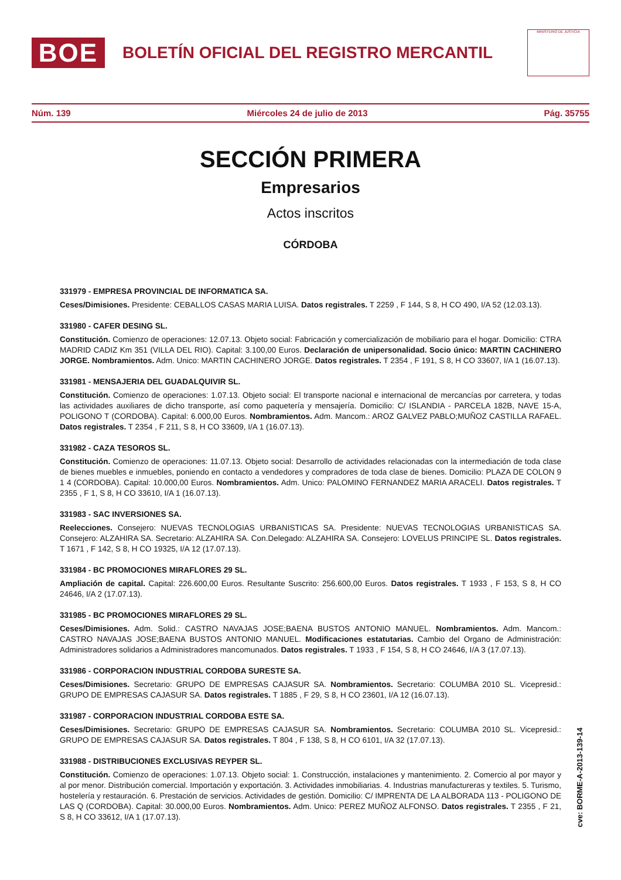BOE
BOLETÍN OFICIAL DEL REGISTRO MERCANTIL
MINISTERIO DE JUSTICIA
Núm. 139 Miércoles 24 de julio de 2013 Pág. 35755
SECCIÓN PRIMERA
Empresarios
Actos inscritos
CÓRDOBA
331979 - EMPRESA PROVINCIAL DE INFORMATICA SA.
Ceses/Dimisiones. Presidente: CEBALLOS CASAS MARIA LUISA. Datos registrales. T 2259 , F 144, S 8, H CO 490, I/A 52 (12.03.13).
331980 - CAFER DESING SL.
Constitución. Comienzo de operaciones: 12.07.13. Objeto social: Fabricación y comercialización de mobiliario para el hogar. Domicilio: CTRA MADRID CADIZ Km 351 (VILLA DEL RIO). Capital: 3.100,00 Euros. Declaración de unipersonalidad. Socio único: MARTIN CACHINERO JORGE. Nombramientos. Adm. Unico: MARTIN CACHINERO JORGE. Datos registrales. T 2354 , F 191, S 8, H CO 33607, I/A 1 (16.07.13).
331981 - MENSAJERIA DEL GUADALQUIVIR SL.
Constitución. Comienzo de operaciones: 1.07.13. Objeto social: El transporte nacional e internacional de mercancías por carretera, y todas las actividades auxiliares de dicho transporte, así como paquetería y mensajería. Domicilio: C/ ISLANDIA - PARCELA 182B, NAVE 15-A, POLIGONO T (CORDOBA). Capital: 6.000,00 Euros. Nombramientos. Adm. Mancom.: AROZ GALVEZ PABLO;MUÑOZ CASTILLA RAFAEL. Datos registrales. T 2354 , F 211, S 8, H CO 33609, I/A 1 (16.07.13).
331982 - CAZA TESOROS SL.
Constitución. Comienzo de operaciones: 11.07.13. Objeto social: Desarrollo de actividades relacionadas con la intermediación de toda clase de bienes muebles e inmuebles, poniendo en contacto a vendedores y compradores de toda clase de bienes. Domicilio: PLAZA DE COLON 9 1 4 (CORDOBA). Capital: 10.000,00 Euros. Nombramientos. Adm. Unico: PALOMINO FERNANDEZ MARIA ARACELI. Datos registrales. T 2355 , F 1, S 8, H CO 33610, I/A 1 (16.07.13).
331983 - SAC INVERSIONES SA.
Reelecciones. Consejero: NUEVAS TECNOLOGIAS URBANISTICAS SA. Presidente: NUEVAS TECNOLOGIAS URBANISTICAS SA. Consejero: ALZAHIRA SA. Secretario: ALZAHIRA SA. Con.Delegado: ALZAHIRA SA. Consejero: LOVELUS PRINCIPE SL. Datos registrales. T 1671 , F 142, S 8, H CO 19325, I/A 12 (17.07.13).
331984 - BC PROMOCIONES MIRAFLORES 29 SL.
Ampliación de capital. Capital: 226.600,00 Euros. Resultante Suscrito: 256.600,00 Euros. Datos registrales. T 1933 , F 153, S 8, H CO 24646, I/A 2 (17.07.13).
331985 - BC PROMOCIONES MIRAFLORES 29 SL.
Ceses/Dimisiones. Adm. Solid.: CASTRO NAVAJAS JOSE;BAENA BUSTOS ANTONIO MANUEL. Nombramientos. Adm. Mancom.: CASTRO NAVAJAS JOSE;BAENA BUSTOS ANTONIO MANUEL. Modificaciones estatutarias. Cambio del Organo de Administración: Administradores solidarios a Administradores mancomunados. Datos registrales. T 1933 , F 154, S 8, H CO 24646, I/A 3 (17.07.13).
331986 - CORPORACION INDUSTRIAL CORDOBA SURESTE SA.
Ceses/Dimisiones. Secretario: GRUPO DE EMPRESAS CAJASUR SA. Nombramientos. Secretario: COLUMBA 2010 SL. Vicepresid.: GRUPO DE EMPRESAS CAJASUR SA. Datos registrales. T 1885 , F 29, S 8, H CO 23601, I/A 12 (16.07.13).
331987 - CORPORACION INDUSTRIAL CORDOBA ESTE SA.
Ceses/Dimisiones. Secretario: GRUPO DE EMPRESAS CAJASUR SA. Nombramientos. Secretario: COLUMBA 2010 SL. Vicepresid.: GRUPO DE EMPRESAS CAJASUR SA. Datos registrales. T 804 , F 138, S 8, H CO 6101, I/A 32 (17.07.13).
331988 - DISTRIBUCIONES EXCLUSIVAS REYPER SL.
Constitución. Comienzo de operaciones: 1.07.13. Objeto social: 1. Construcción, instalaciones y mantenimiento. 2. Comercio al por mayor y al por menor. Distribución comercial. Importación y exportación. 3. Actividades inmobiliarias. 4. Industrias manufactureras y textiles. 5. Turismo, hostelería y restauración. 6. Prestación de servicios. Actividades de gestión. Domicilio: C/ IMPRENTA DE LA ALBORADA 113 - POLIGONO DE LAS Q (CORDOBA). Capital: 30.000,00 Euros. Nombramientos. Adm. Unico: PEREZ MUÑOZ ALFONSO. Datos registrales. T 2355 , F 21, S 8, H CO 33612, I/A 1 (17.07.13).
cve: BORME-A-2013-139-14